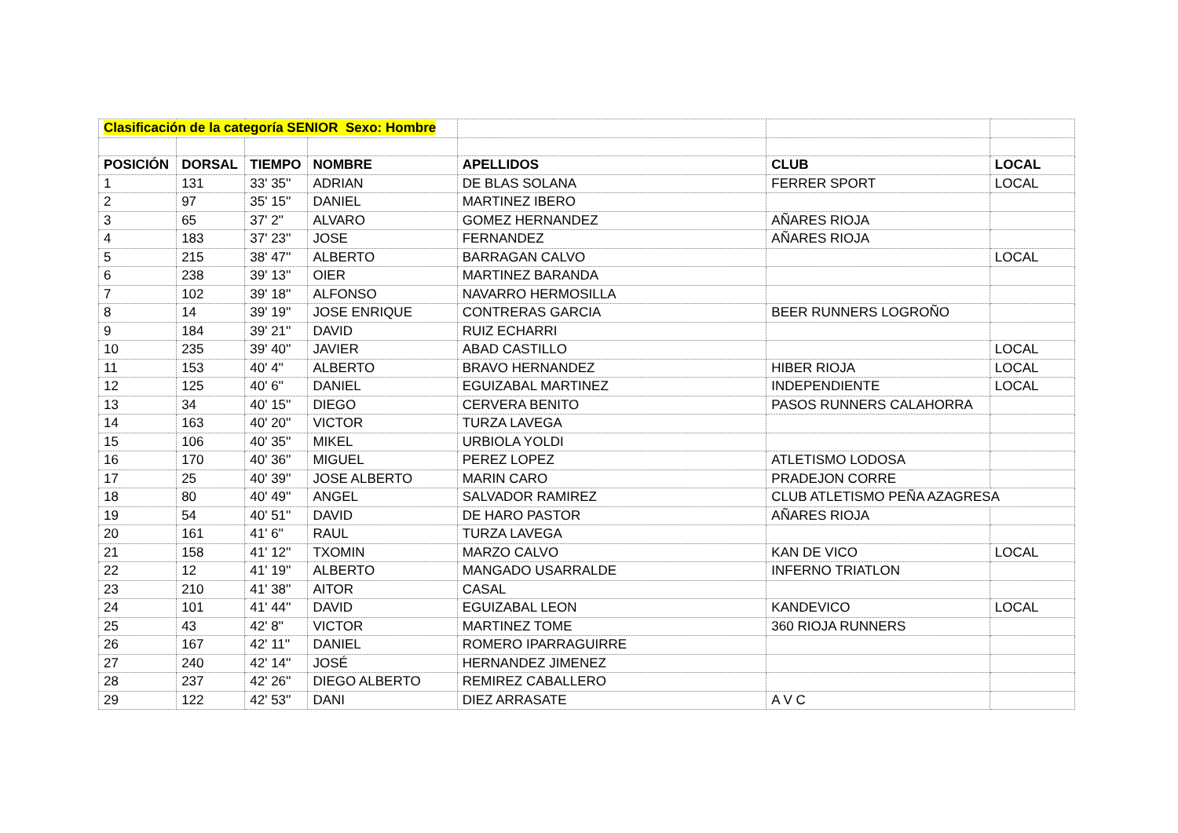| Clasificación de la categoría SENIOR Sexo: Hombre | | | | | | |
| POSICIÓN | DORSAL | TIEMPO | NOMBRE | APELLIDOS | CLUB | LOCAL |
| 1 | 131 | 33' 35'' | ADRIAN | DE BLAS SOLANA | FERRER SPORT | LOCAL |
| 2 | 97 | 35' 15'' | DANIEL | MARTINEZ IBERO | | |
| 3 | 65 | 37' 2'' | ALVARO | GOMEZ HERNANDEZ | AÑARES RIOJA | |
| 4 | 183 | 37' 23'' | JOSE | FERNANDEZ | AÑARES RIOJA | |
| 5 | 215 | 38' 47'' | ALBERTO | BARRAGAN CALVO | | LOCAL |
| 6 | 238 | 39' 13'' | OIER | MARTINEZ BARANDA | | |
| 7 | 102 | 39' 18'' | ALFONSO | NAVARRO HERMOSILLA | | |
| 8 | 14 | 39' 19'' | JOSE ENRIQUE | CONTRERAS GARCIA | BEER RUNNERS LOGROÑO | |
| 9 | 184 | 39' 21'' | DAVID | RUIZ ECHARRI | | |
| 10 | 235 | 39' 40'' | JAVIER | ABAD CASTILLO | | LOCAL |
| 11 | 153 | 40' 4'' | ALBERTO | BRAVO HERNANDEZ | HIBER RIOJA | LOCAL |
| 12 | 125 | 40' 6'' | DANIEL | EGUIZABAL MARTINEZ | INDEPENDIENTE | LOCAL |
| 13 | 34 | 40' 15'' | DIEGO | CERVERA BENITO | PASOS RUNNERS CALAHORRA | |
| 14 | 163 | 40' 20'' | VICTOR | TURZA LAVEGA | | |
| 15 | 106 | 40' 35'' | MIKEL | URBIOLA YOLDI | | |
| 16 | 170 | 40' 36'' | MIGUEL | PEREZ LOPEZ | ATLETISMO LODOSA | |
| 17 | 25 | 40' 39'' | JOSE ALBERTO | MARIN CARO | PRADEJON CORRE | |
| 18 | 80 | 40' 49'' | ANGEL | SALVADOR RAMIREZ | CLUB ATLETISMO PEÑA AZAGRESA | |
| 19 | 54 | 40' 51'' | DAVID | DE HARO PASTOR | AÑARES RIOJA | |
| 20 | 161 | 41' 6'' | RAUL | TURZA LAVEGA | | |
| 21 | 158 | 41' 12'' | TXOMIN | MARZO CALVO | KAN DE VICO | LOCAL |
| 22 | 12 | 41' 19'' | ALBERTO | MANGADO USARRALDE | INFERNO TRIATLON | |
| 23 | 210 | 41' 38'' | AITOR | CASAL | | |
| 24 | 101 | 41' 44'' | DAVID | EGUIZABAL LEON | KANDEVICO | LOCAL |
| 25 | 43 | 42' 8'' | VICTOR | MARTINEZ TOME | 360 RIOJA RUNNERS | |
| 26 | 167 | 42' 11'' | DANIEL | ROMERO IPARRAGUIRRE | | |
| 27 | 240 | 42' 14'' | JOSÉ | HERNANDEZ JIMENEZ | | |
| 28 | 237 | 42' 26'' | DIEGO ALBERTO | REMIREZ CABALLERO | | |
| 29 | 122 | 42' 53'' | DANI | DIEZ ARRASATE | A V C | |